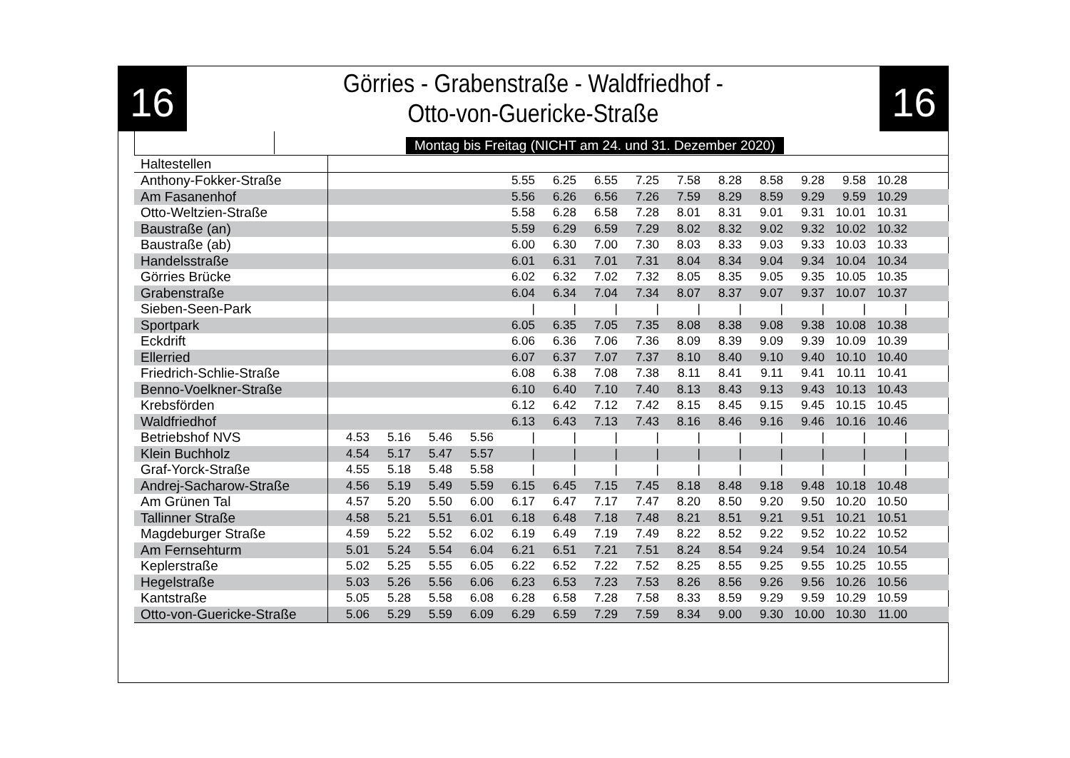16
Görries - Grabenstraße - Waldfriedhof -
Otto-von-Guericke-Straße
16
Montag bis Freitag (NICHT am 24. und 31. Dezember 2020)
| Haltestellen | | | | | | | | | | | | | | | |
| --- | --- | --- | --- | --- | --- | --- | --- | --- | --- | --- | --- | --- | --- | --- | --- |
| Anthony-Fokker-Straße | | | | | 5.55 | 6.25 | 6.55 | 7.25 | 7.58 | 8.28 | 8.58 | 9.28 | 9.58 | 10.28 | |
| Am Fasanenhof | | | | | 5.56 | 6.26 | 6.56 | 7.26 | 7.59 | 8.29 | 8.59 | 9.29 | 9.59 | 10.29 | |
| Otto-Weltzien-Straße | | | | | 5.58 | 6.28 | 6.58 | 7.28 | 8.01 | 8.31 | 9.01 | 9.31 | 10.01 | 10.31 | |
| Baustraße (an) | | | | | 5.59 | 6.29 | 6.59 | 7.29 | 8.02 | 8.32 | 9.02 | 9.32 | 10.02 | 10.32 | |
| Baustraße (ab) | | | | | 6.00 | 6.30 | 7.00 | 7.30 | 8.03 | 8.33 | 9.03 | 9.33 | 10.03 | 10.33 | |
| Handelsstraße | | | | | 6.01 | 6.31 | 7.01 | 7.31 | 8.04 | 8.34 | 9.04 | 9.34 | 10.04 | 10.34 | |
| Görries Brücke | | | | | 6.02 | 6.32 | 7.02 | 7.32 | 8.05 | 8.35 | 9.05 | 9.35 | 10.05 | 10.35 | |
| Grabenstraße | | | | | 6.04 | 6.34 | 7.04 | 7.34 | 8.07 | 8.37 | 9.07 | 9.37 | 10.07 | 10.37 | |
| Sieben-Seen-Park | | | | | / | / | / | / | / | / | / | / | / | / | |
| Sportpark | | | | | 6.05 | 6.35 | 7.05 | 7.35 | 8.08 | 8.38 | 9.08 | 9.38 | 10.08 | 10.38 | |
| Eckdrift | | | | | 6.06 | 6.36 | 7.06 | 7.36 | 8.09 | 8.39 | 9.09 | 9.39 | 10.09 | 10.39 | |
| Ellerried | | | | | 6.07 | 6.37 | 7.07 | 7.37 | 8.10 | 8.40 | 9.10 | 9.40 | 10.10 | 10.40 | |
| Friedrich-Schlie-Straße | | | | | 6.08 | 6.38 | 7.08 | 7.38 | 8.11 | 8.41 | 9.11 | 9.41 | 10.11 | 10.41 | |
| Benno-Voelkner-Straße | | | | | 6.10 | 6.40 | 7.10 | 7.40 | 8.13 | 8.43 | 9.13 | 9.43 | 10.13 | 10.43 | |
| Krebsförden | | | | | 6.12 | 6.42 | 7.12 | 7.42 | 8.15 | 8.45 | 9.15 | 9.45 | 10.15 | 10.45 | |
| Waldfriedhof | | | | | 6.13 | 6.43 | 7.13 | 7.43 | 8.16 | 8.46 | 9.16 | 9.46 | 10.16 | 10.46 | |
| Betriebshof NVS | 4.53 | 5.16 | 5.46 | 5.56 | / | / | / | / | / | / | / | / | / | / | |
| Klein Buchholz | 4.54 | 5.17 | 5.47 | 5.57 | / | / | / | / | / | / | / | / | / | / | |
| Graf-Yorck-Straße | 4.55 | 5.18 | 5.48 | 5.58 | / | / | / | / | / | / | / | / | / | / | |
| Andrej-Sacharow-Straße | 4.56 | 5.19 | 5.49 | 5.59 | 6.15 | 6.45 | 7.15 | 7.45 | 8.18 | 8.48 | 9.18 | 9.48 | 10.18 | 10.48 | |
| Am Grünen Tal | 4.57 | 5.20 | 5.50 | 6.00 | 6.17 | 6.47 | 7.17 | 7.47 | 8.20 | 8.50 | 9.20 | 9.50 | 10.20 | 10.50 | |
| Tallinner Straße | 4.58 | 5.21 | 5.51 | 6.01 | 6.18 | 6.48 | 7.18 | 7.48 | 8.21 | 8.51 | 9.21 | 9.51 | 10.21 | 10.51 | |
| Magdeburger Straße | 4.59 | 5.22 | 5.52 | 6.02 | 6.19 | 6.49 | 7.19 | 7.49 | 8.22 | 8.52 | 9.22 | 9.52 | 10.22 | 10.52 | |
| Am Fernsehturm | 5.01 | 5.24 | 5.54 | 6.04 | 6.21 | 6.51 | 7.21 | 7.51 | 8.24 | 8.54 | 9.24 | 9.54 | 10.24 | 10.54 | |
| Keplerstraße | 5.02 | 5.25 | 5.55 | 6.05 | 6.22 | 6.52 | 7.22 | 7.52 | 8.25 | 8.55 | 9.25 | 9.55 | 10.25 | 10.55 | |
| Hegelstraße | 5.03 | 5.26 | 5.56 | 6.06 | 6.23 | 6.53 | 7.23 | 7.53 | 8.26 | 8.56 | 9.26 | 9.56 | 10.26 | 10.56 | |
| Kantstraße | 5.05 | 5.28 | 5.58 | 6.08 | 6.28 | 6.58 | 7.28 | 7.58 | 8.33 | 8.59 | 9.29 | 9.59 | 10.29 | 10.59 | |
| Otto-von-Guericke-Straße | 5.06 | 5.29 | 5.59 | 6.09 | 6.29 | 6.59 | 7.29 | 7.59 | 8.34 | 9.00 | 9.30 | 10.00 | 10.30 | 11.00 | |